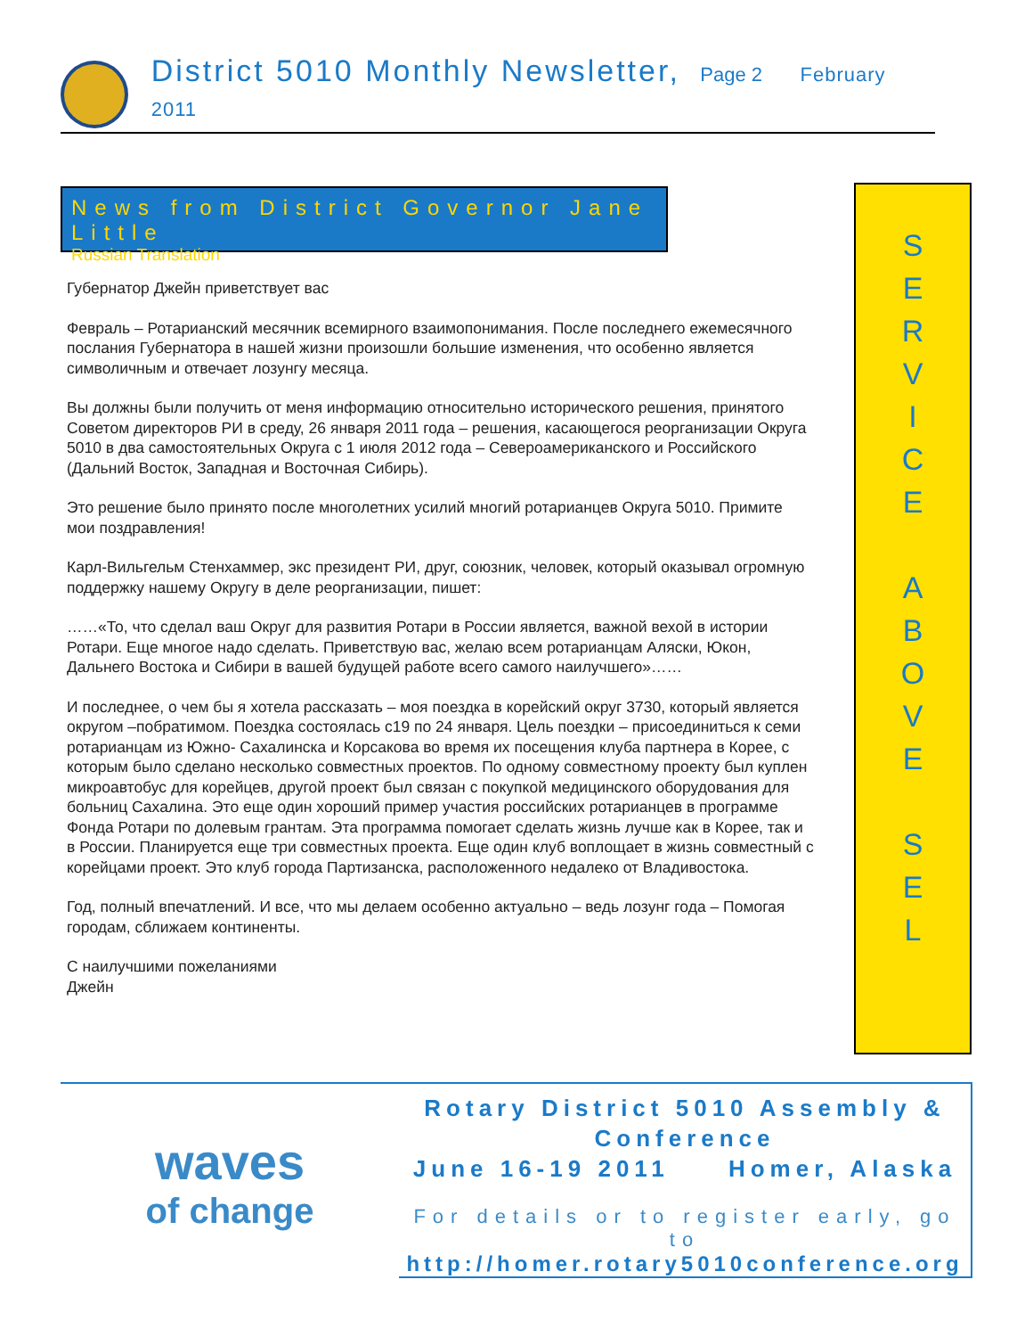District 5010 Monthly Newsletter, Page 2 February 2011
News from District Governor Jane Little
Russian Translation
Губернатор Джейн приветствует вас
Февраль – Ротарианский месячник всемирного взаимопонимания. После последнего ежемесячного послания Губернатора в нашей жизни произошли большие изменения, что особенно является символичным и отвечает лозунгу месяца.
Вы должны были получить от меня информацию относительно исторического решения, принятого Советом директоров РИ в среду, 26 января 2011 года – решения, касающегося реорганизации Округа 5010 в два самостоятельных Округа с 1 июля 2012 года – Североамериканского и Российского (Дальний Восток, Западная и Восточная Сибирь).
Это решение было принято после многолетних усилий многий ротарианцев Округа 5010. Примите мои поздравления!
Карл-Вильгельм Стенхаммер, экс президент РИ, друг, союзник, человек, который оказывал огромную поддержку нашему Округу в деле реорганизации, пишет:
……«То, что сделал ваш Округ для развития Ротари в России является, важной вехой в истории Ротари. Еще многое надо сделать. Приветствую вас, желаю всем ротарианцам Аляски, Юкон, Дальнего Востока и Сибири в вашей будущей работе всего самого наилучшего»……
И последнее, о чем бы я хотела рассказать – моя поездка в корейский округ 3730, который является округом –побратимом. Поездка состоялась с19 по 24 января. Цель поездки – присоединиться к семи ротарианцам из Южно- Сахалинска и Корсакова во время их посещения клуба партнера в Корее, с которым было сделано несколько совместных проектов. По одному совместному проекту был куплен микроавтобус для корейцев, другой проект был связан с покупкой медицинского оборудования для больниц Сахалина. Это еще один хороший пример участия российских ротарианцев в программе Фонда Ротари по долевым грантам. Эта программа помогает сделать жизнь лучше как в Корее, так и в России. Планируется еще три совместных проекта. Еще один клуб воплощает в жизнь совместный с корейцами проект. Это клуб города Партизанска, расположенного недалеко от Владивостока.
Год, полный впечатлений. И все, что мы делаем особенно актуально – ведь лозунг года – Помогая городам, сближаем континенты.
С наилучшими пожеланиями
Джейн
S
E
R
V
I
C
E
A
B
O
V
E
S
E
L
waves
of change
Rotary District 5010 Assembly &
Conference
June 16-19 2011 Homer, Alaska
For details or to register early, go to
http://homer.rotary5010conference.org